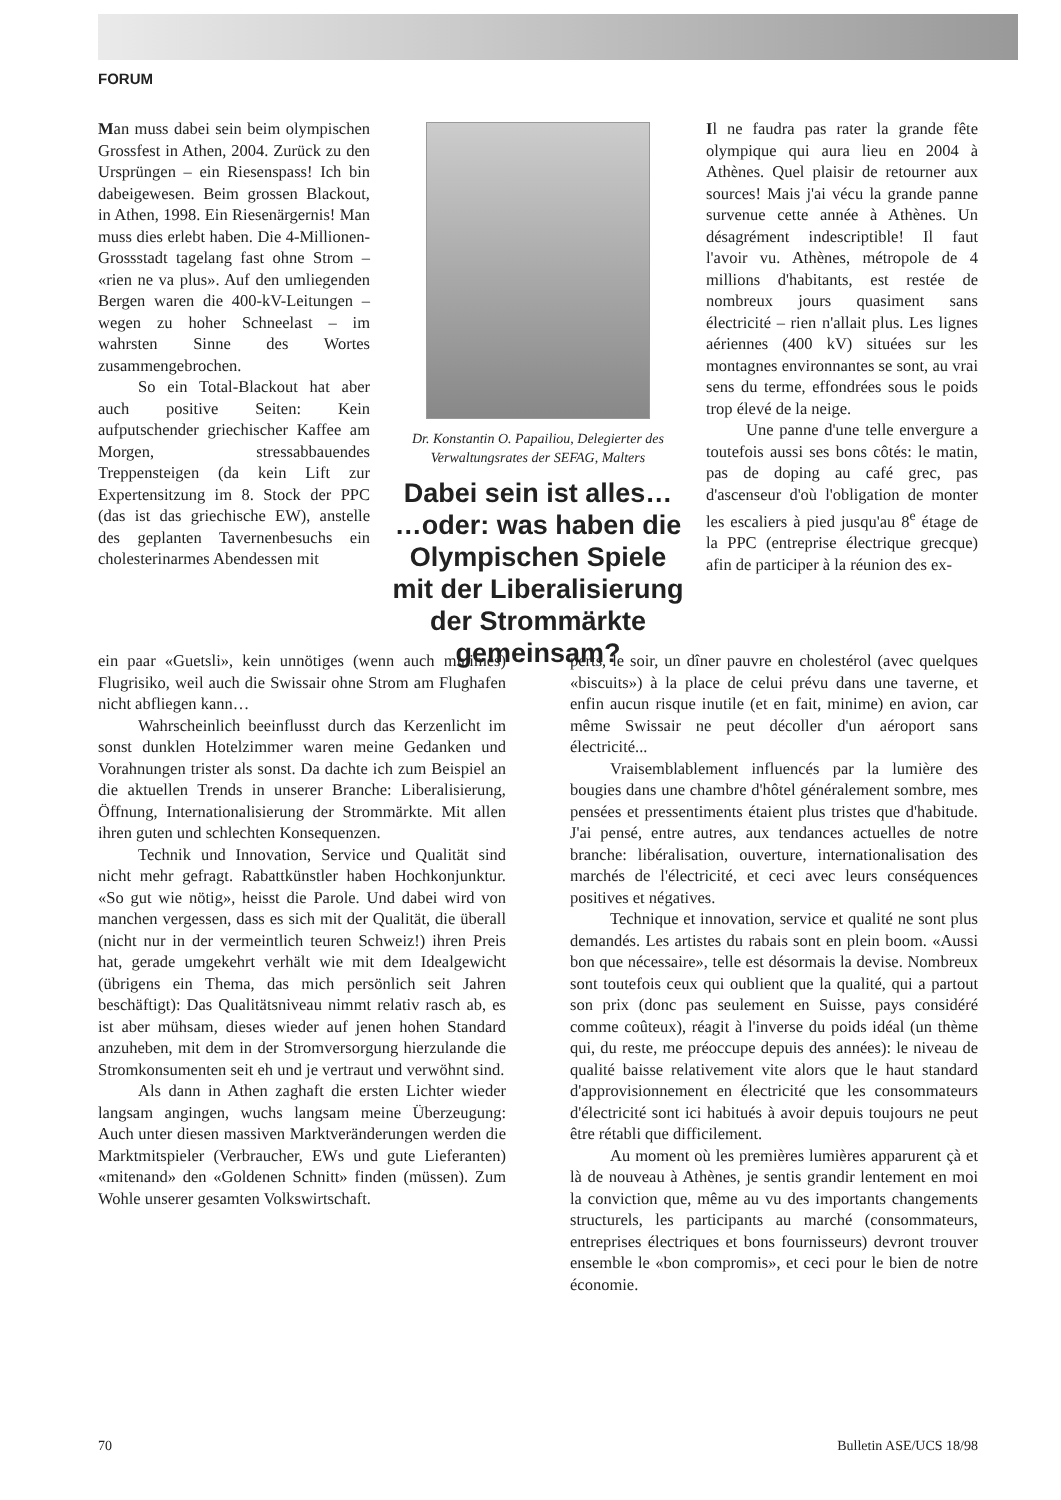FORUM
Man muss dabei sein beim olympischen Grossfest in Athen, 2004. Zurück zu den Ursprüngen – ein Riesenspass! Ich bin dabeigewesen. Beim grossen Blackout, in Athen, 1998. Ein Riesenärgernis! Man muss dies erlebt haben. Die 4-Millionen-Grossstadt tagelang fast ohne Strom – «rien ne va plus». Auf den umliegenden Bergen waren die 400-kV-Leitungen – wegen zu hoher Schneelast – im wahrsten Sinne des Wortes zusammengebrochen.
So ein Total-Blackout hat aber auch positive Seiten: Kein aufputschender griechischer Kaffee am Morgen, stressabbauendes Treppensteigen (da kein Lift zur Expertensitzung im 8. Stock der PPC (das ist das griechische EW), anstelle des geplanten Tavernenbesuchs ein cholesterinarmes Abendessen mit
Dr. Konstantin O. Papailiou, Delegierter des Verwaltungsrates der SEFAG, Malters
Dabei sein ist alles…
…oder: was haben die Olympischen Spiele mit der Liberalisierung der Strommärkte gemeinsam?
Il ne faudra pas rater la grande fête olympique qui aura lieu en 2004 à Athènes. Quel plaisir de retourner aux sources! Mais j'ai vécu la grande panne survenue cette année à Athènes. Un désagrément indescriptible! Il faut l'avoir vu. Athènes, métropole de 4 millions d'habitants, est restée de nombreux jours quasiment sans électricité – rien n'allait plus. Les lignes aériennes (400 kV) situées sur les montagnes environnantes se sont, au vrai sens du terme, effondrées sous le poids trop élevé de la neige.
Une panne d'une telle envergure a toutefois aussi ses bons côtés: le matin, pas de doping au café grec, pas d'ascenseur d'où l'obligation de monter les escaliers à pied jusqu'au 8<sup>e</sup> étage de la PPC (entreprise électrique grecque) afin de participer à la réunion des ex-
ein paar «Guetsli», kein unnötiges (wenn auch minimes) Flugrisiko, weil auch die Swissair ohne Strom am Flughafen nicht abfliegen kann…
Wahrscheinlich beeinflusst durch das Kerzenlicht im sonst dunklen Hotelzimmer waren meine Gedanken und Vorahnungen trister als sonst. Da dachte ich zum Beispiel an die aktuellen Trends in unserer Branche: Liberalisierung, Öffnung, Internationalisierung der Strommärkte. Mit allen ihren guten und schlechten Konsequenzen.
Technik und Innovation, Service und Qualität sind nicht mehr gefragt. Rabattkünstler haben Hochkonjunktur. «So gut wie nötig», heisst die Parole. Und dabei wird von manchen vergessen, dass es sich mit der Qualität, die überall (nicht nur in der vermeintlich teuren Schweiz!) ihren Preis hat, gerade umgekehrt verhält wie mit dem Idealgewicht (übrigens ein Thema, das mich persönlich seit Jahren beschäftigt): Das Qualitätsniveau nimmt relativ rasch ab, es ist aber mühsam, dieses wieder auf jenen hohen Standard anzuheben, mit dem in der Stromversorgung hierzulande die Stromkonsumenten seit eh und je vertraut und verwöhnt sind.
Als dann in Athen zaghaft die ersten Lichter wieder langsam angingen, wuchs langsam meine Überzeugung: Auch unter diesen massiven Marktveränderungen werden die Marktmitspieler (Verbraucher, EWs und gute Lieferanten) «mitenand» den «Goldenen Schnitt» finden (müssen). Zum Wohle unserer gesamten Volkswirtschaft.
perts, le soir, un dîner pauvre en cholestérol (avec quelques «biscuits») à la place de celui prévu dans une taverne, et enfin aucun risque inutile (et en fait, minime) en avion, car même Swissair ne peut décoller d'un aéroport sans électricité...
Vraisemblablement influencés par la lumière des bougies dans une chambre d'hôtel généralement sombre, mes pensées et pressentiments étaient plus tristes que d'habitude. J'ai pensé, entre autres, aux tendances actuelles de notre branche: libéralisation, ouverture, internationalisation des marchés de l'électricité, et ceci avec leurs conséquences positives et négatives.
Technique et innovation, service et qualité ne sont plus demandés. Les artistes du rabais sont en plein boom. «Aussi bon que nécessaire», telle est désormais la devise. Nombreux sont toutefois ceux qui oublient que la qualité, qui a partout son prix (donc pas seulement en Suisse, pays considéré comme coûteux), réagit à l'inverse du poids idéal (un thème qui, du reste, me préoccupe depuis des années): le niveau de qualité baisse relativement vite alors que le haut standard d'approvisionnement en électricité que les consommateurs d'électricité sont ici habitués à avoir depuis toujours ne peut être rétabli que difficilement.
Au moment où les premières lumières apparurent çà et là de nouveau à Athènes, je sentis grandir lentement en moi la conviction que, même au vu des importants changements structurels, les participants au marché (consommateurs, entreprises électriques et bons fournisseurs) devront trouver ensemble le «bon compromis», et ceci pour le bien de notre économie.
70 Bulletin ASE/UCS 18/98